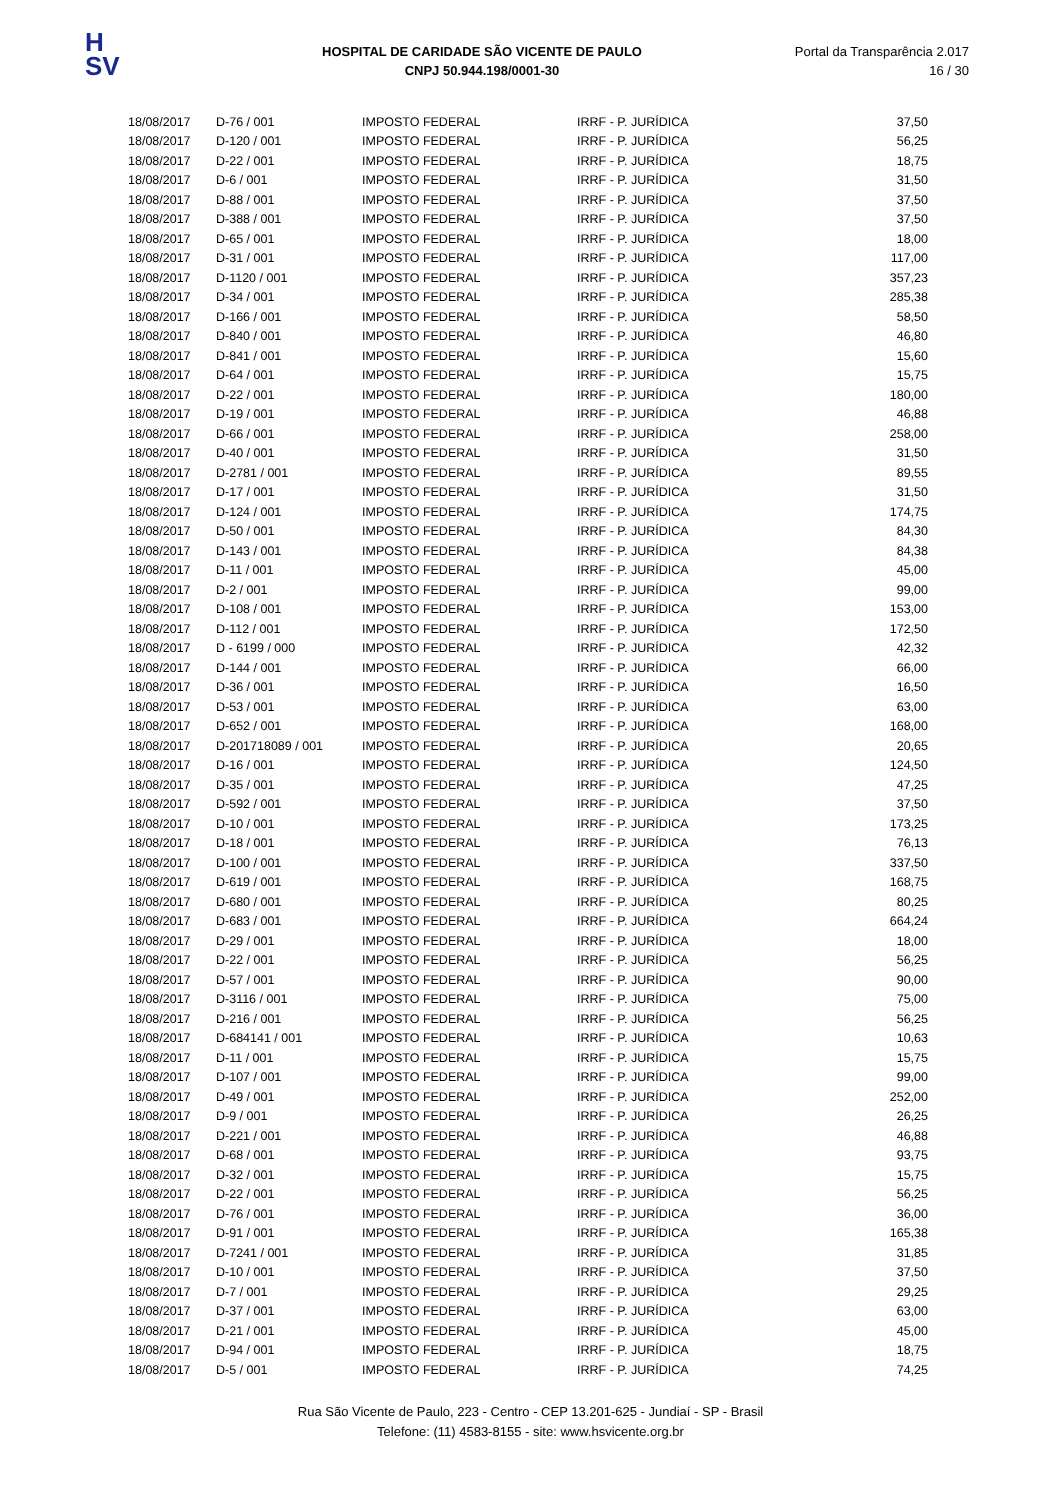H
SV
HOSPITAL DE CARIDADE SÃO VICENTE DE PAULO
CNPJ 50.944.198/0001-30
Portal da Transparência 2.017
16 / 30
| 18/08/2017 | D-76 / 001 | IMPOSTO FEDERAL | IRRF - P. JURÍDICA | 37,50 |
| 18/08/2017 | D-120 / 001 | IMPOSTO FEDERAL | IRRF - P. JURÍDICA | 56,25 |
| 18/08/2017 | D-22 / 001 | IMPOSTO FEDERAL | IRRF - P. JURÍDICA | 18,75 |
| 18/08/2017 | D-6 / 001 | IMPOSTO FEDERAL | IRRF - P. JURÍDICA | 31,50 |
| 18/08/2017 | D-88 / 001 | IMPOSTO FEDERAL | IRRF - P. JURÍDICA | 37,50 |
| 18/08/2017 | D-388 / 001 | IMPOSTO FEDERAL | IRRF - P. JURÍDICA | 37,50 |
| 18/08/2017 | D-65 / 001 | IMPOSTO FEDERAL | IRRF - P. JURÍDICA | 18,00 |
| 18/08/2017 | D-31 / 001 | IMPOSTO FEDERAL | IRRF - P. JURÍDICA | 117,00 |
| 18/08/2017 | D-1120 / 001 | IMPOSTO FEDERAL | IRRF - P. JURÍDICA | 357,23 |
| 18/08/2017 | D-34 / 001 | IMPOSTO FEDERAL | IRRF - P. JURÍDICA | 285,38 |
| 18/08/2017 | D-166 / 001 | IMPOSTO FEDERAL | IRRF - P. JURÍDICA | 58,50 |
| 18/08/2017 | D-840 / 001 | IMPOSTO FEDERAL | IRRF - P. JURÍDICA | 46,80 |
| 18/08/2017 | D-841 / 001 | IMPOSTO FEDERAL | IRRF - P. JURÍDICA | 15,60 |
| 18/08/2017 | D-64 / 001 | IMPOSTO FEDERAL | IRRF - P. JURÍDICA | 15,75 |
| 18/08/2017 | D-22 / 001 | IMPOSTO FEDERAL | IRRF - P. JURÍDICA | 180,00 |
| 18/08/2017 | D-19 / 001 | IMPOSTO FEDERAL | IRRF - P. JURÍDICA | 46,88 |
| 18/08/2017 | D-66 / 001 | IMPOSTO FEDERAL | IRRF - P. JURÍDICA | 258,00 |
| 18/08/2017 | D-40 / 001 | IMPOSTO FEDERAL | IRRF - P. JURÍDICA | 31,50 |
| 18/08/2017 | D-2781 / 001 | IMPOSTO FEDERAL | IRRF - P. JURÍDICA | 89,55 |
| 18/08/2017 | D-17 / 001 | IMPOSTO FEDERAL | IRRF - P. JURÍDICA | 31,50 |
| 18/08/2017 | D-124 / 001 | IMPOSTO FEDERAL | IRRF - P. JURÍDICA | 174,75 |
| 18/08/2017 | D-50 / 001 | IMPOSTO FEDERAL | IRRF - P. JURÍDICA | 84,30 |
| 18/08/2017 | D-143 / 001 | IMPOSTO FEDERAL | IRRF - P. JURÍDICA | 84,38 |
| 18/08/2017 | D-11 / 001 | IMPOSTO FEDERAL | IRRF - P. JURÍDICA | 45,00 |
| 18/08/2017 | D-2 / 001 | IMPOSTO FEDERAL | IRRF - P. JURÍDICA | 99,00 |
| 18/08/2017 | D-108 / 001 | IMPOSTO FEDERAL | IRRF - P. JURÍDICA | 153,00 |
| 18/08/2017 | D-112 / 001 | IMPOSTO FEDERAL | IRRF - P. JURÍDICA | 172,50 |
| 18/08/2017 | D - 6199 / 000 | IMPOSTO FEDERAL | IRRF - P. JURÍDICA | 42,32 |
| 18/08/2017 | D-144 / 001 | IMPOSTO FEDERAL | IRRF - P. JURÍDICA | 66,00 |
| 18/08/2017 | D-36 / 001 | IMPOSTO FEDERAL | IRRF - P. JURÍDICA | 16,50 |
| 18/08/2017 | D-53 / 001 | IMPOSTO FEDERAL | IRRF - P. JURÍDICA | 63,00 |
| 18/08/2017 | D-652 / 001 | IMPOSTO FEDERAL | IRRF - P. JURÍDICA | 168,00 |
| 18/08/2017 | D-201718089 / 001 | IMPOSTO FEDERAL | IRRF - P. JURÍDICA | 20,65 |
| 18/08/2017 | D-16 / 001 | IMPOSTO FEDERAL | IRRF - P. JURÍDICA | 124,50 |
| 18/08/2017 | D-35 / 001 | IMPOSTO FEDERAL | IRRF - P. JURÍDICA | 47,25 |
| 18/08/2017 | D-592 / 001 | IMPOSTO FEDERAL | IRRF - P. JURÍDICA | 37,50 |
| 18/08/2017 | D-10 / 001 | IMPOSTO FEDERAL | IRRF - P. JURÍDICA | 173,25 |
| 18/08/2017 | D-18 / 001 | IMPOSTO FEDERAL | IRRF - P. JURÍDICA | 76,13 |
| 18/08/2017 | D-100 / 001 | IMPOSTO FEDERAL | IRRF - P. JURÍDICA | 337,50 |
| 18/08/2017 | D-619 / 001 | IMPOSTO FEDERAL | IRRF - P. JURÍDICA | 168,75 |
| 18/08/2017 | D-680 / 001 | IMPOSTO FEDERAL | IRRF - P. JURÍDICA | 80,25 |
| 18/08/2017 | D-683 / 001 | IMPOSTO FEDERAL | IRRF - P. JURÍDICA | 664,24 |
| 18/08/2017 | D-29 / 001 | IMPOSTO FEDERAL | IRRF - P. JURÍDICA | 18,00 |
| 18/08/2017 | D-22 / 001 | IMPOSTO FEDERAL | IRRF - P. JURÍDICA | 56,25 |
| 18/08/2017 | D-57 / 001 | IMPOSTO FEDERAL | IRRF - P. JURÍDICA | 90,00 |
| 18/08/2017 | D-3116 / 001 | IMPOSTO FEDERAL | IRRF - P. JURÍDICA | 75,00 |
| 18/08/2017 | D-216 / 001 | IMPOSTO FEDERAL | IRRF - P. JURÍDICA | 56,25 |
| 18/08/2017 | D-684141 / 001 | IMPOSTO FEDERAL | IRRF - P. JURÍDICA | 10,63 |
| 18/08/2017 | D-11 / 001 | IMPOSTO FEDERAL | IRRF - P. JURÍDICA | 15,75 |
| 18/08/2017 | D-107 / 001 | IMPOSTO FEDERAL | IRRF - P. JURÍDICA | 99,00 |
| 18/08/2017 | D-49 / 001 | IMPOSTO FEDERAL | IRRF - P. JURÍDICA | 252,00 |
| 18/08/2017 | D-9 / 001 | IMPOSTO FEDERAL | IRRF - P. JURÍDICA | 26,25 |
| 18/08/2017 | D-221 / 001 | IMPOSTO FEDERAL | IRRF - P. JURÍDICA | 46,88 |
| 18/08/2017 | D-68 / 001 | IMPOSTO FEDERAL | IRRF - P. JURÍDICA | 93,75 |
| 18/08/2017 | D-32 / 001 | IMPOSTO FEDERAL | IRRF - P. JURÍDICA | 15,75 |
| 18/08/2017 | D-22 / 001 | IMPOSTO FEDERAL | IRRF - P. JURÍDICA | 56,25 |
| 18/08/2017 | D-76 / 001 | IMPOSTO FEDERAL | IRRF - P. JURÍDICA | 36,00 |
| 18/08/2017 | D-91 / 001 | IMPOSTO FEDERAL | IRRF - P. JURÍDICA | 165,38 |
| 18/08/2017 | D-7241 / 001 | IMPOSTO FEDERAL | IRRF - P. JURÍDICA | 31,85 |
| 18/08/2017 | D-10 / 001 | IMPOSTO FEDERAL | IRRF - P. JURÍDICA | 37,50 |
| 18/08/2017 | D-7 / 001 | IMPOSTO FEDERAL | IRRF - P. JURÍDICA | 29,25 |
| 18/08/2017 | D-37 / 001 | IMPOSTO FEDERAL | IRRF - P. JURÍDICA | 63,00 |
| 18/08/2017 | D-21 / 001 | IMPOSTO FEDERAL | IRRF - P. JURÍDICA | 45,00 |
| 18/08/2017 | D-94 / 001 | IMPOSTO FEDERAL | IRRF - P. JURÍDICA | 18,75 |
| 18/08/2017 | D-5 / 001 | IMPOSTO FEDERAL | IRRF - P. JURÍDICA | 74,25 |
Rua São Vicente de Paulo, 223 - Centro - CEP 13.201-625 - Jundiaí - SP - Brasil
Telefone: (11) 4583-8155 - site: www.hsvicente.org.br